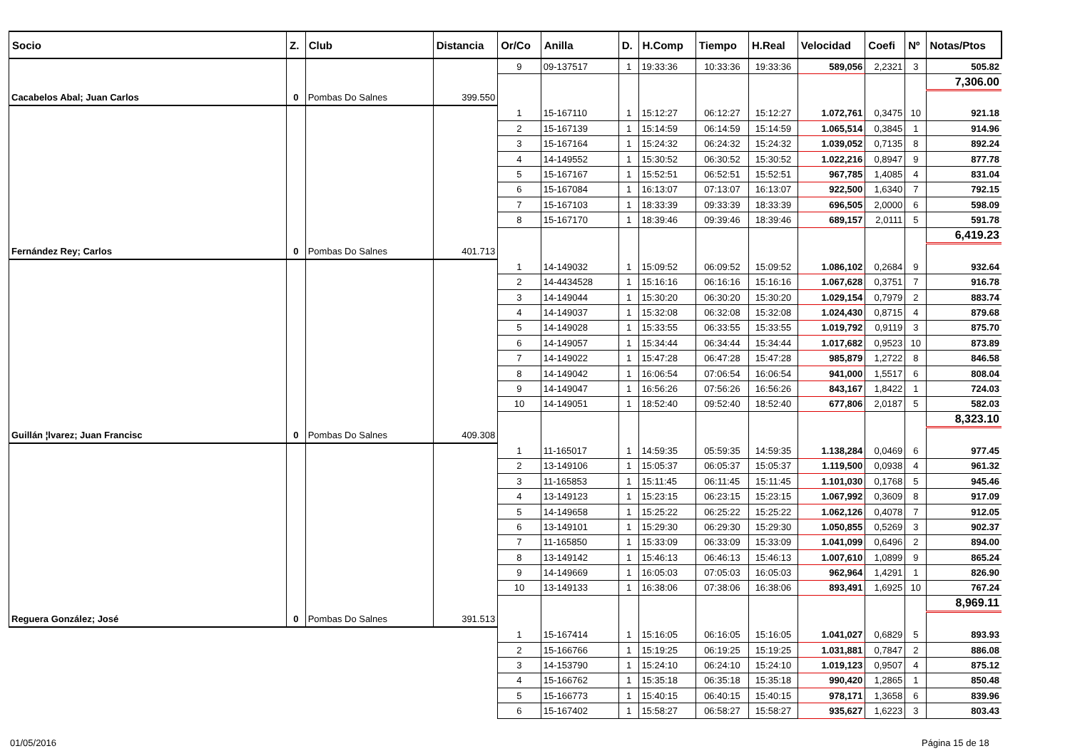| Socio | Z. | Club | Distancia | Or/Co | Anilla | D. | H.Comp | Tiempo | H.Real | Velocidad | Coefi | Nº | Notas/Ptos |
| --- | --- | --- | --- | --- | --- | --- | --- | --- | --- | --- | --- | --- | --- |
| | | | | 9 | 09-137517 | 1 | 19:33:36 | 10:33:36 | 19:33:36 | 589,056 | 2,2321 | 3 | 505.82 |
| | | | | | | | | | | | | | 7,306.00 |
| Cacabelos Abal; Juan Carlos | 0 | Pombas Do Salnes | 399.550 | | | | | | | | | | |
| | | | | 1 | 15-167110 | 1 | 15:12:27 | 06:12:27 | 15:12:27 | 1.072,761 | 0,3475 | 10 | 921.18 |
| | | | | 2 | 15-167139 | 1 | 15:14:59 | 06:14:59 | 15:14:59 | 1.065,514 | 0,3845 | 1 | 914.96 |
| | | | | 3 | 15-167164 | 1 | 15:24:32 | 06:24:32 | 15:24:32 | 1.039,052 | 0,7135 | 8 | 892.24 |
| | | | | 4 | 14-149552 | 1 | 15:30:52 | 06:30:52 | 15:30:52 | 1.022,216 | 0,8947 | 9 | 877.78 |
| | | | | 5 | 15-167167 | 1 | 15:52:51 | 06:52:51 | 15:52:51 | 967,785 | 1,4085 | 4 | 831.04 |
| | | | | 6 | 15-167084 | 1 | 16:13:07 | 07:13:07 | 16:13:07 | 922,500 | 1,6340 | 7 | 792.15 |
| | | | | 7 | 15-167103 | 1 | 18:33:39 | 09:33:39 | 18:33:39 | 696,505 | 2,0000 | 6 | 598.09 |
| | | | | 8 | 15-167170 | 1 | 18:39:46 | 09:39:46 | 18:39:46 | 689,157 | 2,0111 | 5 | 591.78 |
| | | | | | | | | | | | | | 6,419.23 |
| Fernández Rey; Carlos | 0 | Pombas Do Salnes | 401.713 | | | | | | | | | | |
| | | | | 1 | 14-149032 | 1 | 15:09:52 | 06:09:52 | 15:09:52 | 1.086,102 | 0,2684 | 9 | 932.64 |
| | | | | 2 | 14-4434528 | 1 | 15:16:16 | 06:16:16 | 15:16:16 | 1.067,628 | 0,3751 | 7 | 916.78 |
| | | | | 3 | 14-149044 | 1 | 15:30:20 | 06:30:20 | 15:30:20 | 1.029,154 | 0,7979 | 2 | 883.74 |
| | | | | 4 | 14-149037 | 1 | 15:32:08 | 06:32:08 | 15:32:08 | 1.024,430 | 0,8715 | 4 | 879.68 |
| | | | | 5 | 14-149028 | 1 | 15:33:55 | 06:33:55 | 15:33:55 | 1.019,792 | 0,9119 | 3 | 875.70 |
| | | | | 6 | 14-149057 | 1 | 15:34:44 | 06:34:44 | 15:34:44 | 1.017,682 | 0,9523 | 10 | 873.89 |
| | | | | 7 | 14-149022 | 1 | 15:47:28 | 06:47:28 | 15:47:28 | 985,879 | 1,2722 | 8 | 846.58 |
| | | | | 8 | 14-149042 | 1 | 16:06:54 | 07:06:54 | 16:06:54 | 941,000 | 1,5517 | 6 | 808.04 |
| | | | | 9 | 14-149047 | 1 | 16:56:26 | 07:56:26 | 16:56:26 | 843,167 | 1,8422 | 1 | 724.03 |
| | | | | 10 | 14-149051 | 1 | 18:52:40 | 09:52:40 | 18:52:40 | 677,806 | 2,0187 | 5 | 582.03 |
| | | | | | | | | | | | | | 8,323.10 |
| Guillán ¦lvarez; Juan Francisc | 0 | Pombas Do Salnes | 409.308 | | | | | | | | | | |
| | | | | 1 | 11-165017 | 1 | 14:59:35 | 05:59:35 | 14:59:35 | 1.138,284 | 0,0469 | 6 | 977.45 |
| | | | | 2 | 13-149106 | 1 | 15:05:37 | 06:05:37 | 15:05:37 | 1.119,500 | 0,0938 | 4 | 961.32 |
| | | | | 3 | 11-165853 | 1 | 15:11:45 | 06:11:45 | 15:11:45 | 1.101,030 | 0,1768 | 5 | 945.46 |
| | | | | 4 | 13-149123 | 1 | 15:23:15 | 06:23:15 | 15:23:15 | 1.067,992 | 0,3609 | 8 | 917.09 |
| | | | | 5 | 14-149658 | 1 | 15:25:22 | 06:25:22 | 15:25:22 | 1.062,126 | 0,4078 | 7 | 912.05 |
| | | | | 6 | 13-149101 | 1 | 15:29:30 | 06:29:30 | 15:29:30 | 1.050,855 | 0,5269 | 3 | 902.37 |
| | | | | 7 | 11-165850 | 1 | 15:33:09 | 06:33:09 | 15:33:09 | 1.041,099 | 0,6496 | 2 | 894.00 |
| | | | | 8 | 13-149142 | 1 | 15:46:13 | 06:46:13 | 15:46:13 | 1.007,610 | 1,0899 | 9 | 865.24 |
| | | | | 9 | 14-149669 | 1 | 16:05:03 | 07:05:03 | 16:05:03 | 962,964 | 1,4291 | 1 | 826.90 |
| | | | | 10 | 13-149133 | 1 | 16:38:06 | 07:38:06 | 16:38:06 | 893,491 | 1,6925 | 10 | 767.24 |
| | | | | | | | | | | | | | 8,969.11 |
| Reguera González; José | 0 | Pombas Do Salnes | 391.513 | | | | | | | | | | |
| | | | | 1 | 15-167414 | 1 | 15:16:05 | 06:16:05 | 15:16:05 | 1.041,027 | 0,6829 | 5 | 893.93 |
| | | | | 2 | 15-166766 | 1 | 15:19:25 | 06:19:25 | 15:19:25 | 1.031,881 | 0,7847 | 2 | 886.08 |
| | | | | 3 | 14-153790 | 1 | 15:24:10 | 06:24:10 | 15:24:10 | 1.019,123 | 0,9507 | 4 | 875.12 |
| | | | | 4 | 15-166762 | 1 | 15:35:18 | 06:35:18 | 15:35:18 | 990,420 | 1,2865 | 1 | 850.48 |
| | | | | 5 | 15-166773 | 1 | 15:40:15 | 06:40:15 | 15:40:15 | 978,171 | 1,3658 | 6 | 839.96 |
| | | | | 6 | 15-167402 | 1 | 15:58:27 | 06:58:27 | 15:58:27 | 935,627 | 1,6223 | 3 | 803.43 |
01/05/2016 Página 15 de 18